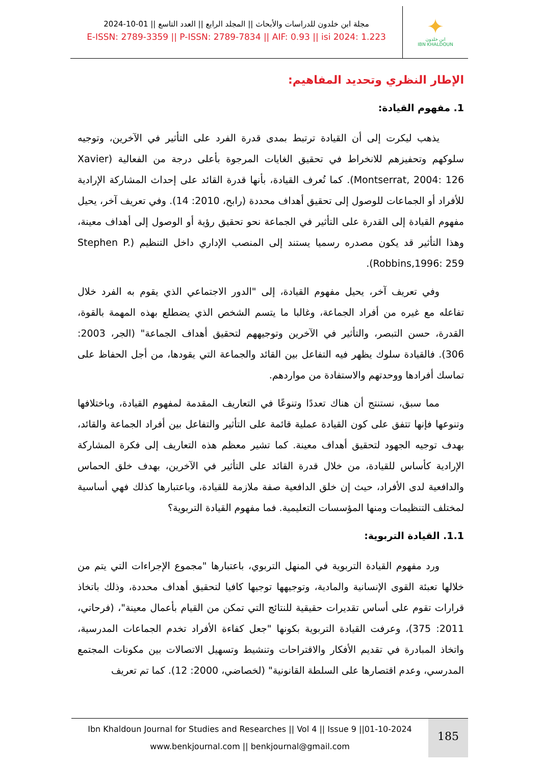مجلة ابن خلدون للدراسات والأبحاث || المجلد الرابع || العدد التاسع || 01-10-2024
E-ISSN: 2789-3359 || P-ISSN: 2789-7834 || AIF: 0.93 || isi 2024: 1.223
✦
ابن خلدون
IBN KHALDOUN
الإطار النظري وتحديد المفاهيم:
1. مفهوم القيادة:
يذهب ليكرت إلى أن القيادة ترتبط بمدى قدرة الفرد على التأثير في الآخرين، وتوجيه سلوكهم وتحفيزهم للانخراط في تحقيق الغايات المرجوة بأعلى درجة من الفعالية (Xavier Montserrat, 2004: 126). كما تُعرف القيادة، بأنها قدرة القائد على إحداث المشاركة الإرادية للأفراد أو الجماعات للوصول إلى تحقيق أهداف محددة (رابح، 2010: 14). وفي تعريف آخر، يحيل مفهوم القيادة إلى القدرة على التأثير في الجماعة نحو تحقيق رؤية أو الوصول إلى أهداف معينة، وهذا التأثير قد يكون مصدره رسميا يستند إلى المنصب الإداري داخل التنظيم (Stephen P. Robbins,1996: 259).
وفي تعريف آخر، يحيل مفهوم القيادة، إلى "الدور الاجتماعي الذي يقوم به الفرد خلال تفاعله مع غيره من أفراد الجماعة، وغالبا ما يتسم الشخص الذي يضطلع بهذه المهمة بالقوة، القدرة، حسن التبصر، والتأثير في الآخرين وتوجيههم لتحقيق أهداف الجماعة" (الجر، 2003: 306). فالقيادة سلوك يظهر فيه التفاعل بين القائد والجماعة التي يقودها، من أجل الحفاظ على تماسك أفرادها ووحدتهم والاستفادة من مواردهم.
مما سبق، نستنتج أن هناك تعددًا وتنوعًا في التعاريف المقدمة لمفهوم القيادة، وباختلافها وتنوعها فإنها تتفق على كون القيادة عملية قائمة على التأثير والتفاعل بين أفراد الجماعة والقائد، بهدف توجيه الجهود لتحقيق أهداف معينة. كما تشير معظم هذه التعاريف إلى فكرة المشاركة الإرادية كأساس للقيادة، من خلال قدرة القائد على التأثير في الآخرين، بهدف خلق الحماس والدافعية لدى الأفراد، حيث إن خلق الدافعية صفة ملازمة للقيادة، وباعتبارها كذلك فهي أساسية لمختلف التنظيمات ومنها المؤسسات التعليمية. فما مفهوم القيادة التربوية؟
1.1. القيادة التربوية:
ورد مفهوم القيادة التربوية في المنهل التربوي، باعتبارها "مجموع الإجراءات التي يتم من خلالها تعبئة القوى الإنسانية والمادية، وتوجيهها توجيها كافيا لتحقيق أهداف محددة، وذلك باتخاذ قرارات تقوم على أساس تقديرات حقيقية للنتائج التي تمكن من القيام بأعمال معينة"، (فرحاتي، 2011: 375)، وعرفت القيادة التربوية بكونها "جعل كفاءة الأفراد تخدم الجماعات المدرسية، واتخاذ المبادرة في تقديم الأفكار والاقتراحات وتنشيط وتسهيل الاتصالات بين مكونات المجتمع المدرسي، وعدم اقتصارها على السلطة القانونية" (لخصاضي، 2000: 12). كما تم تعريف
Ibn Khaldoun Journal for Studies and Researches || Vol 4 || Issue 9 ||01-10-2024
www.benkjournal.com || benkjournal@gmail.com
185